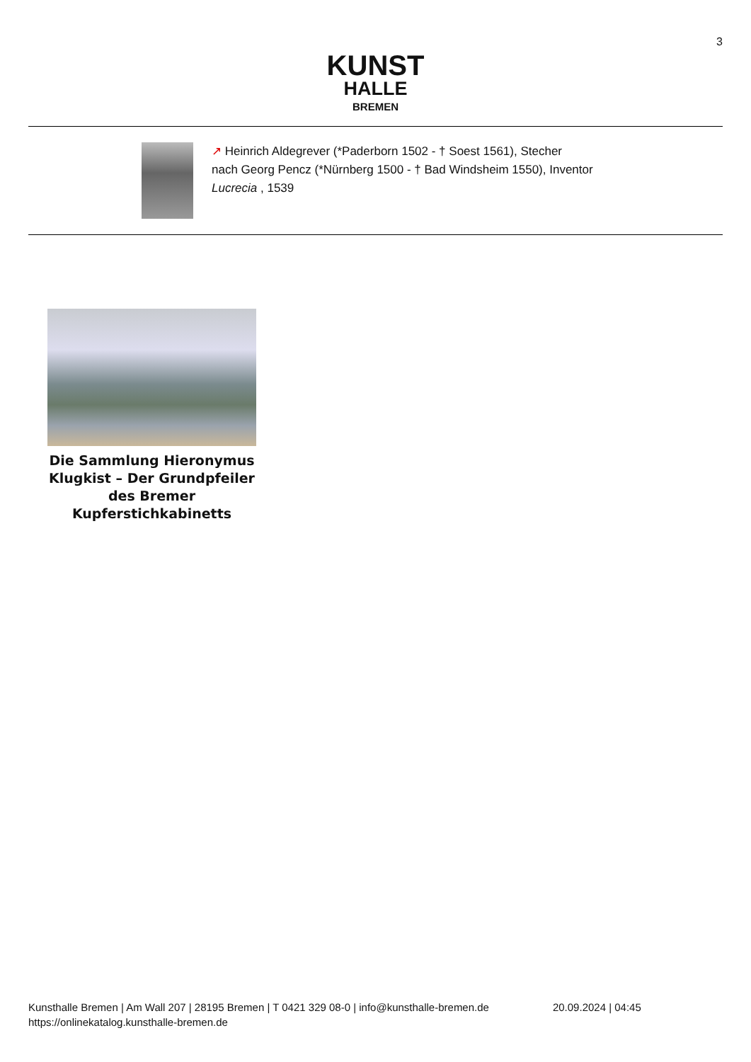3
KUNST
HALLE
BREMEN
↗ Heinrich Aldegrever (*Paderborn 1502 - † Soest 1561), Stecher
nach Georg Pencz (*Nürnberg 1500 - † Bad Windsheim 1550), Inventor
Lucrecia , 1539
Die Sammlung Hieronymus Klugkist – Der Grundpfeiler des Bremer Kupferstichkabinetts
Kunsthalle Bremen | Am Wall 207 | 28195 Bremen | T 0421 329 08-0 | info@kunsthalle-bremen.de
https://onlinekatalog.kunsthalle-bremen.de
20.09.2024 | 04:45